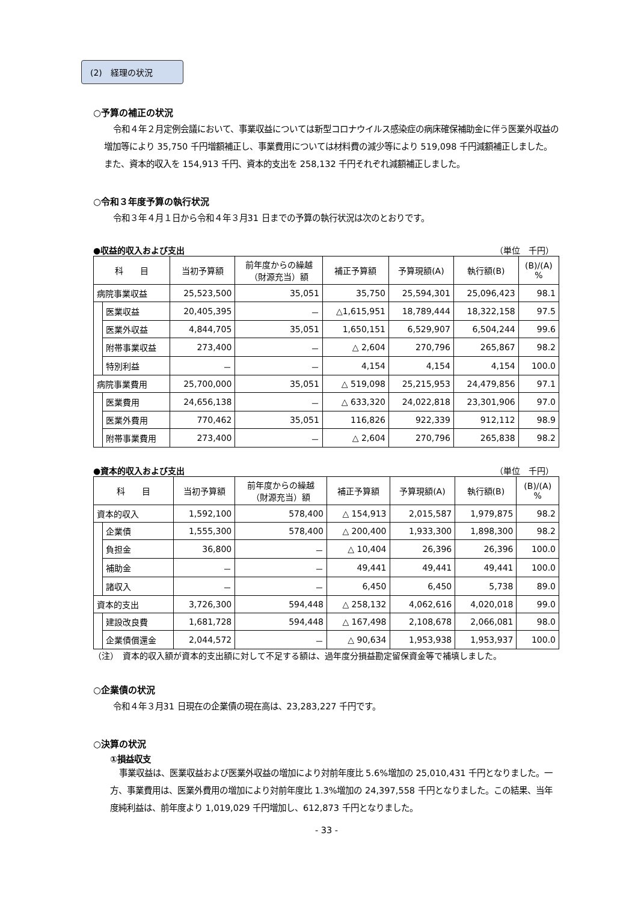(2)　経理の状況
○予算の補正の状況
令和４年２月定例会議において、事業収益については新型コロナウイルス感染症の病床確保補助金に伴う医業外収益の増加等により 35,750 千円増額補正し、事業費用については材料費の減少等により 519,098 千円減額補正しました。また、資本的収入を 154,913 千円、資本的支出を 258,132 千円それぞれ減額補正しました。
○令和３年度予算の執行状況
令和３年４月１日から令和４年３月31 日までの予算の執行状況は次のとおりです。
●収益的収入および支出 （単位　千円）
| 科 目 | | 当初予算額 | 前年度からの繰越 （財源充当）額 | 補正予算額 | 予算現額(A) | 執行額(B) | (B)/(A) % |
| --- | --- | --- | --- | --- | --- | --- | --- |
| 病院事業収益 | | 25,523,500 | 35,051 | 35,750 | 25,594,301 | 25,096,423 | 98.1 |
| | 医業収益 | 20,405,395 | － | △1,615,951 | 18,789,444 | 18,322,158 | 97.5 |
| | 医業外収益 | 4,844,705 | 35,051 | 1,650,151 | 6,529,907 | 6,504,244 | 99.6 |
| | 附帯事業収益 | 273,400 | － | △ 2,604 | 270,796 | 265,867 | 98.2 |
| | 特別利益 | － | － | 4,154 | 4,154 | 4,154 | 100.0 |
| 病院事業費用 | | 25,700,000 | 35,051 | △ 519,098 | 25,215,953 | 24,479,856 | 97.1 |
| | 医業費用 | 24,656,138 | － | △ 633,320 | 24,022,818 | 23,301,906 | 97.0 |
| | 医業外費用 | 770,462 | 35,051 | 116,826 | 922,339 | 912,112 | 98.9 |
| | 附帯事業費用 | 273,400 | － | △ 2,604 | 270,796 | 265,838 | 98.2 |
●資本的収入および支出 （単位　千円）
| 科 目 | | 当初予算額 | 前年度からの繰越 （財源充当）額 | 補正予算額 | 予算現額(A) | 執行額(B) | (B)/(A) % |
| --- | --- | --- | --- | --- | --- | --- | --- |
| 資本的収入 | | 1,592,100 | 578,400 | △ 154,913 | 2,015,587 | 1,979,875 | 98.2 |
| | 企業債 | 1,555,300 | 578,400 | △ 200,400 | 1,933,300 | 1,898,300 | 98.2 |
| | 負担金 | 36,800 | － | △ 10,404 | 26,396 | 26,396 | 100.0 |
| | 補助金 | － | － | 49,441 | 49,441 | 49,441 | 100.0 |
| | 諸収入 | － | － | 6,450 | 6,450 | 5,738 | 89.0 |
| 資本的支出 | | 3,726,300 | 594,448 | △ 258,132 | 4,062,616 | 4,020,018 | 99.0 |
| | 建設改良費 | 1,681,728 | 594,448 | △ 167,498 | 2,108,678 | 2,066,081 | 98.0 |
| | 企業債償還金 | 2,044,572 | － | △ 90,634 | 1,953,938 | 1,953,937 | 100.0 |
（注）　資本的収入額が資本的支出額に対して不足する額は、過年度分損益勘定留保資金等で補填しました。
○企業債の状況
令和４年３月31 日現在の企業債の現在高は、23,283,227 千円です。
○決算の状況
①損益収支
事業収益は、医業収益および医業外収益の増加により対前年度比 5.6%増加の 25,010,431 千円となりました。一方、事業費用は、医業外費用の増加により対前年度比 1.3%増加の 24,397,558 千円となりました。この結果、当年度純利益は、前年度より 1,019,029 千円増加し、612,873 千円となりました。
- 33 -